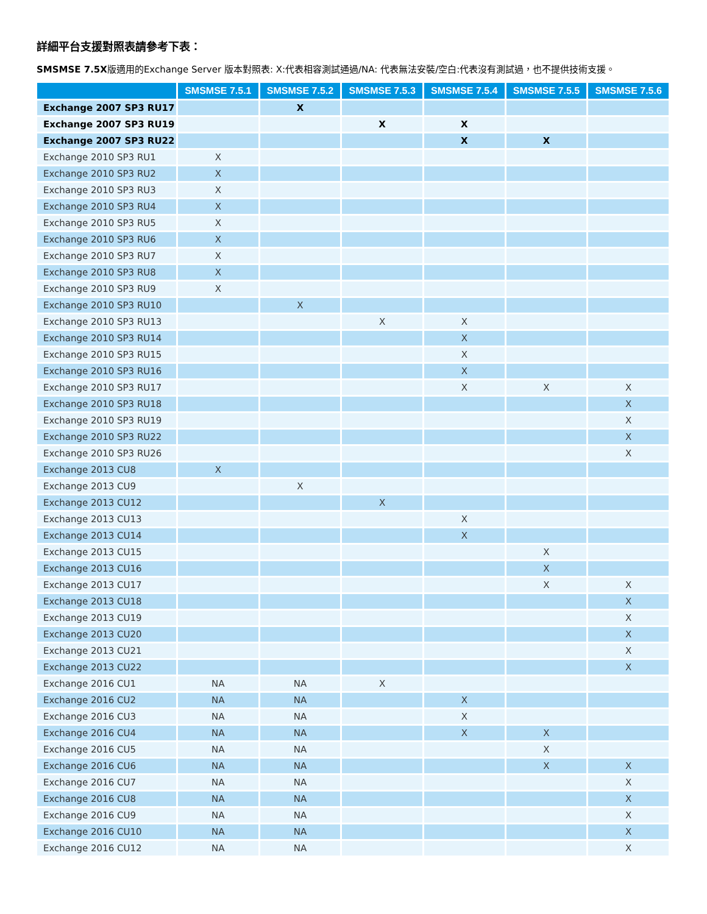詳細平台支援對照表請參考下表：
SMSMSE 7.5X版適用的Exchange Server 版本對照表: X:代表相容測試通過/NA: 代表無法安裝/空白:代表沒有測試過，也不提供技術支援。
| | SMSMSE 7.5.1 | SMSMSE 7.5.2 | SMSMSE 7.5.3 | SMSMSE 7.5.4 | SMSMSE 7.5.5 | SMSMSE 7.5.6 |
| --- | --- | --- | --- | --- | --- | --- |
| Exchange 2007 SP3 RU17 | | X | | | | |
| Exchange 2007 SP3 RU19 | | | X | X | | |
| Exchange 2007 SP3 RU22 | | | | X | X | |
| Exchange 2010 SP3 RU1 | X | | | | | |
| Exchange 2010 SP3 RU2 | X | | | | | |
| Exchange 2010 SP3 RU3 | X | | | | | |
| Exchange 2010 SP3 RU4 | X | | | | | |
| Exchange 2010 SP3 RU5 | X | | | | | |
| Exchange 2010 SP3 RU6 | X | | | | | |
| Exchange 2010 SP3 RU7 | X | | | | | |
| Exchange 2010 SP3 RU8 | X | | | | | |
| Exchange 2010 SP3 RU9 | X | | | | | |
| Exchange 2010 SP3 RU10 | | X | | | | |
| Exchange 2010 SP3 RU13 | | | X | X | | |
| Exchange 2010 SP3 RU14 | | | | X | | |
| Exchange 2010 SP3 RU15 | | | | X | | |
| Exchange 2010 SP3 RU16 | | | | X | | |
| Exchange 2010 SP3 RU17 | | | | X | X | X |
| Exchange 2010 SP3 RU18 | | | | | | X |
| Exchange 2010 SP3 RU19 | | | | | | X |
| Exchange 2010 SP3 RU22 | | | | | | X |
| Exchange 2010 SP3 RU26 | | | | | | X |
| Exchange 2013 CU8 | X | | | | | |
| Exchange 2013 CU9 | | X | | | | |
| Exchange 2013 CU12 | | | X | | | |
| Exchange 2013 CU13 | | | | X | | |
| Exchange 2013 CU14 | | | | X | | |
| Exchange 2013 CU15 | | | | | X | |
| Exchange 2013 CU16 | | | | | X | |
| Exchange 2013 CU17 | | | | | X | X |
| Exchange 2013 CU18 | | | | | | X |
| Exchange 2013 CU19 | | | | | | X |
| Exchange 2013 CU20 | | | | | | X |
| Exchange 2013 CU21 | | | | | | X |
| Exchange 2013 CU22 | | | | | | X |
| Exchange 2016 CU1 | NA | NA | X | | | |
| Exchange 2016 CU2 | NA | NA | | X | | |
| Exchange 2016 CU3 | NA | NA | | X | | |
| Exchange 2016 CU4 | NA | NA | | X | X | |
| Exchange 2016 CU5 | NA | NA | | | X | |
| Exchange 2016 CU6 | NA | NA | | | X | X |
| Exchange 2016 CU7 | NA | NA | | | | X |
| Exchange 2016 CU8 | NA | NA | | | | X |
| Exchange 2016 CU9 | NA | NA | | | | X |
| Exchange 2016 CU10 | NA | NA | | | | X |
| Exchange 2016 CU12 | NA | NA | | | | X |